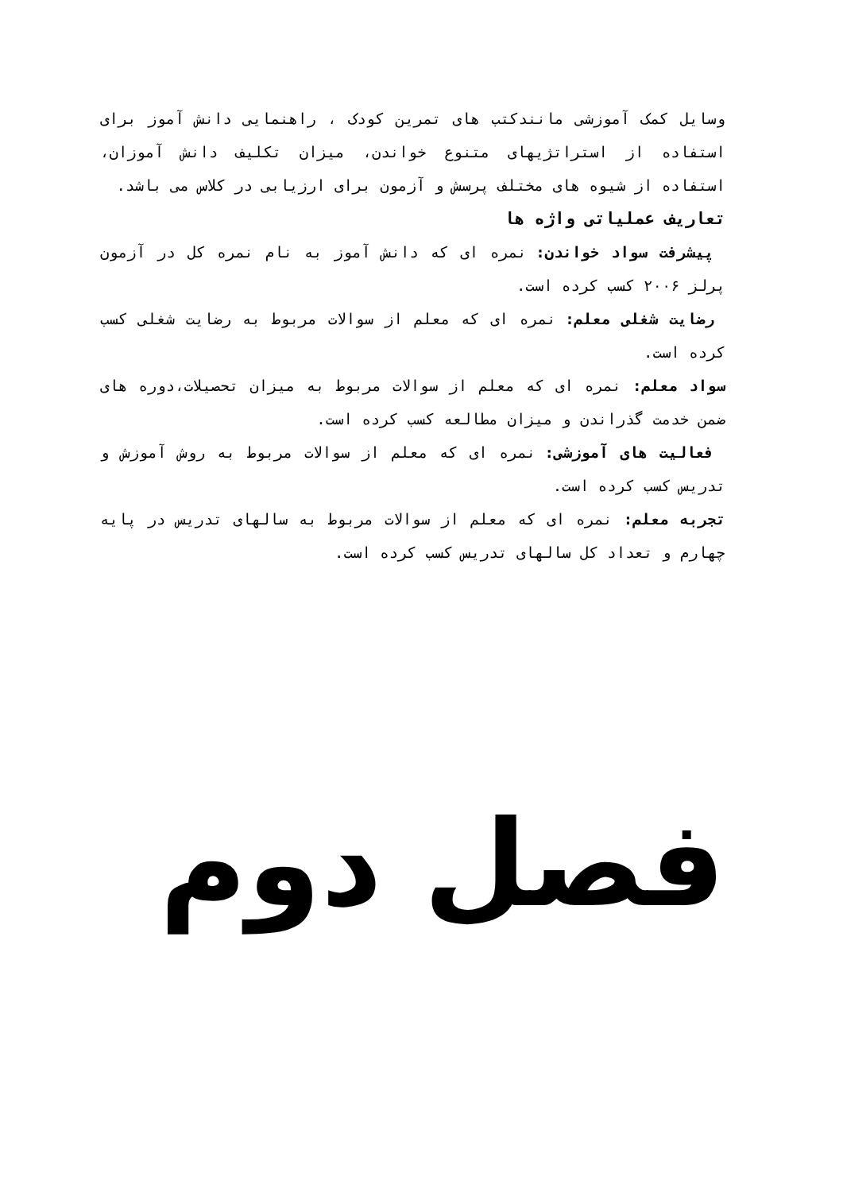وسایل کمک آموزشی مانندکتب های تمرین کودک ، راهنمایی دانش آموز برای استفاده از استراتژیهای متنوع خواندن، میزان تکلیف دانش آموزان، استفاده از شیوه های مختلف پرسش و آزمون برای ارزیابی در کلاس می باشد.
تعاریف عملیاتی واژه ها
پیشرفت سواد خواندن: نمره ای که دانش آموز به نام نمره کل در آزمون پرلز ۲۰۰۶ کسب کرده است.
رضایت شغلی معلم: نمره ای که معلم از سوالات مربوط به رضایت شغلی کسب کرده است.
سواد معلم: نمره ای که معلم از سوالات مربوط به میزان تحصیلات،دوره های ضمن خدمت گذراندن و میزان مطالعه کسب کرده است.
فعالیت های آموزشی: نمره ای که معلم از سوالات مربوط به روش آموزش و تدریس کسب کرده است.
تجربه معلم: نمره ای که معلم از سوالات مربوط به سالهای تدریس در پایه چهارم و تعداد کل سالهای تدریس کسب کرده است.
فصل دوم